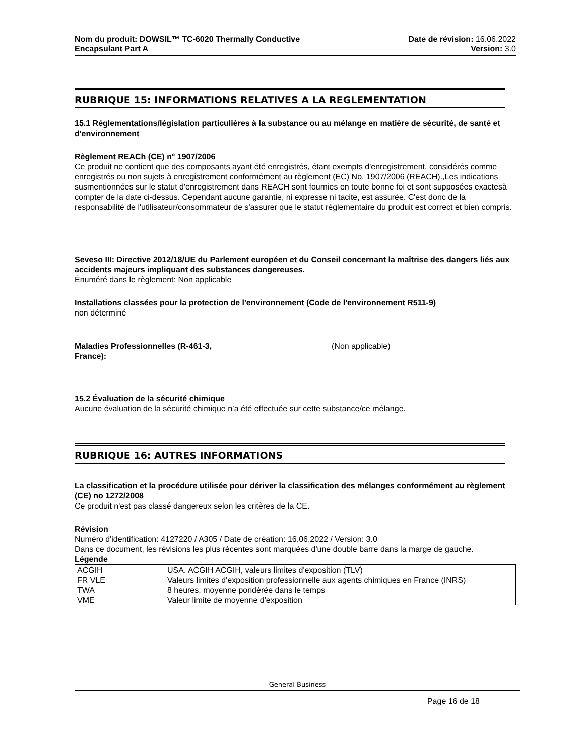Nom du produit: DOWSIL™ TC-6020 Thermally Conductive
Encapsulant Part A
Date de révision: 16.06.2022
Version: 3.0
RUBRIQUE 15: INFORMATIONS RELATIVES A LA REGLEMENTATION
15.1 Réglementations/législation particulières à la substance ou au mélange en matière de sécurité, de santé et d'environnement
Règlement REACh (CE) n° 1907/2006
Ce produit ne contient que des composants ayant été enregistrés, étant exempts d'enregistrement, considérés comme enregistrés ou non sujets à enregistrement conformément au règlement (EC) No. 1907/2006 (REACH).,Les indications susmentionnées sur le statut d'enregistrement dans REACH sont fournies en toute bonne foi et sont supposées exactesà compter de la date ci-dessus. Cependant aucune garantie, ni expresse ni tacite, est assurée. C'est donc de la responsabilité de l'utilisateur/consommateur de s'assurer que le statut réglementaire du produit est correct et bien compris.
Seveso III: Directive 2012/18/UE du Parlement européen et du Conseil concernant la maîtrise des dangers liés aux accidents majeurs impliquant des substances dangereuses.
Énuméré dans le règlement: Non applicable
Installations classées pour la protection de l'environnement (Code de l'environnement R511-9)
non déterminé
Maladies Professionnelles (R-461-3, France):
(Non applicable)
15.2 Évaluation de la sécurité chimique
Aucune évaluation de la sécurité chimique n’a été effectuée sur cette substance/ce mélange.
RUBRIQUE 16: AUTRES INFORMATIONS
La classification et la procédure utilisée pour dériver la classification des mélanges conformément au règlement (CE) no 1272/2008
Ce produit n'est pas classé dangereux selon les critères de la CE.
Révision
Numéro d'identification: 4127220 / A305 / Date de création: 16.06.2022 / Version: 3.0
Dans ce document, les révisions les plus récentes sont marquées d'une double barre dans la marge de gauche.
Légende
| ACGIH | USA. ACGIH ACGIH, valeurs limites d'exposition (TLV) |
| FR VLE | Valeurs limites d'exposition professionnelle aux agents chimiques en France (INRS) |
| TWA | 8 heures, moyenne pondérée dans le temps |
| VME | Valeur limite de moyenne d'exposition |
General Business
Page 16 de 18